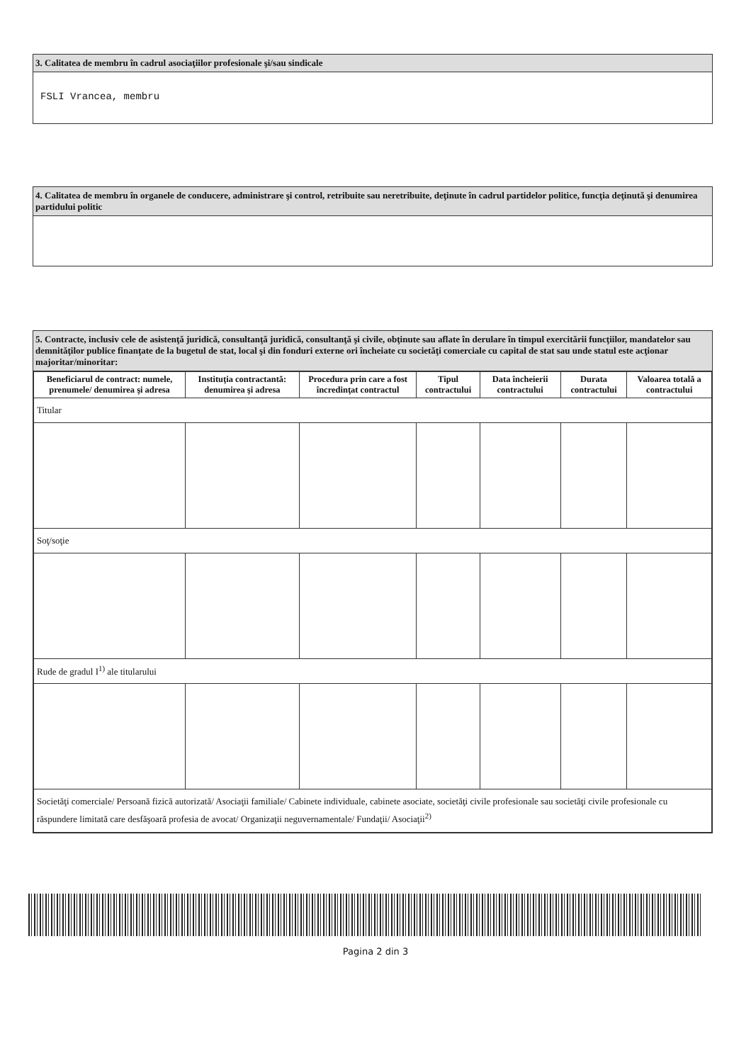3. Calitatea de membru în cadrul asociaţiilor profesionale şi/sau sindicale
FSLI Vrancea, membru
4. Calitatea de membru în organele de conducere, administrare şi control, retribuite sau neretribuite, deţinute în cadrul partidelor politice, funcţia deţinută şi denumirea partidului politic
5. Contracte, inclusiv cele de asistenţă juridică, consultanţă juridică, consultanţă şi civile, obţinute sau aflate în derulare în timpul exercitării funcţiilor, mandatelor sau demnităţilor publice finanţate de la bugetul de stat, local şi din fonduri externe ori încheiate cu societăţi comerciale cu capital de stat sau unde statul este acţionar majoritar/minoritar:
| Beneficiarul de contract: numele, prenumele/ denumirea şi adresa | Instituţia contractantă: denumirea şi adresa | Procedura prin care a fost încredinţat contractul | Tipul contractului | Data încheierii contractului | Durata contractului | Valoarea totală a contractului |
| --- | --- | --- | --- | --- | --- | --- |
| Titular | | | | | | |
| Soţ/soţie | | | | | | |
| Rude de gradul I<sup>1)</sup> ale titularului | | | | | | |
| Societăţi comerciale/ Persoană fizică autorizată/ Asociaţii familiale/ Cabinete individuale, cabinete asociate, societăţi civile profesionale sau societăţi civile profesionale cu răspundere limitată care desfăşoară profesia de avocat/ Organizaţii neguvernamentale/ Fundaţii/ Asociaţii<sup>2)</sup> | | | | | | |
Pagina 2 din 3